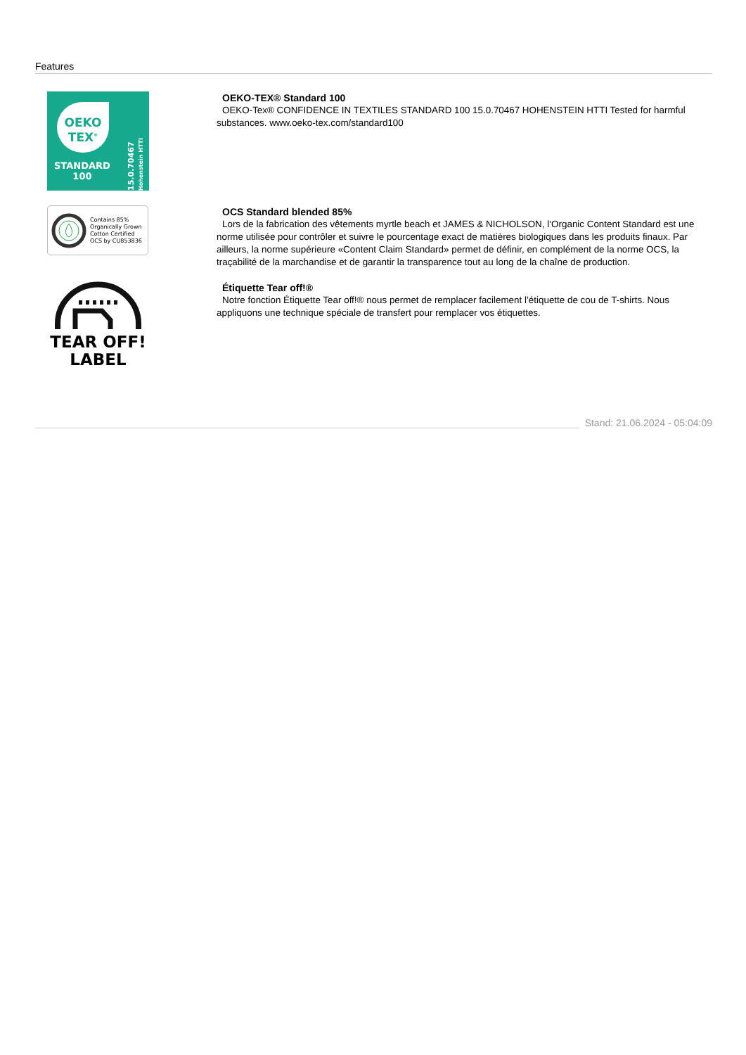Features
OEKO
TEX<sup>®</sup>
STANDARD
100
15.0.70467 Hohenstein HTTI
OEKO-TEX® Standard 100
OEKO-Tex® CONFIDENCE IN TEXTILES STANDARD 100 15.0.70467 HOHENSTEIN HTTI Tested for harmful substances. www.oeko-tex.com/standard100
Contains 85%
Organically Grown
Cotton Certified
OCS by CU853836
OCS Standard blended 85%
Lors de la fabrication des vêtements myrtle beach et JAMES & NICHOLSON, l‘Organic Content Standard est une norme utilisée pour contrôler et suivre le pourcentage exact de matières biologiques dans les produits finaux. Par ailleurs, la norme supérieure «Content Claim Standard» permet de définir, en complément de la norme OCS, la traçabilité de la marchandise et de garantir la transparence tout au long de la chaîne de production.
TEAR OFF!
LABEL
Étiquette Tear off!®
Notre fonction Étiquette Tear off!® nous permet de remplacer facilement l’étiquette de cou de T-shirts. Nous appliquons une technique spéciale de transfert pour remplacer vos étiquettes.
Stand: 21.06.2024 - 05:04:09